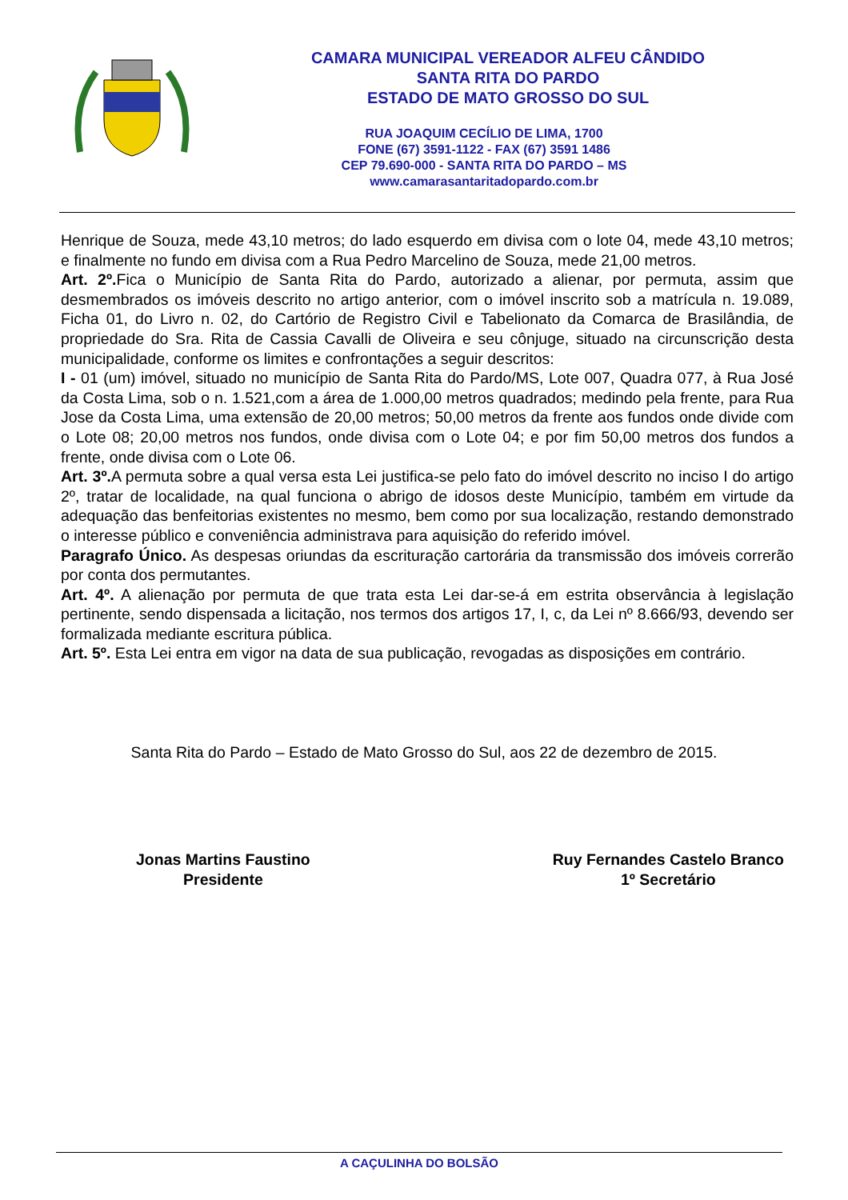CAMARA MUNICIPAL VEREADOR ALFEU CÂNDIDO
SANTA RITA DO PARDO
ESTADO DE MATO GROSSO DO SUL
RUA JOAQUIM CECÍLIO DE LIMA, 1700
FONE (67) 3591-1122 - FAX (67) 3591 1486
CEP 79.690-000 - SANTA RITA DO PARDO – MS
www.camarasantaritadopardo.com.br
Henrique de Souza, mede 43,10 metros; do lado esquerdo em divisa com o lote 04, mede 43,10 metros; e finalmente no fundo em divisa com a Rua Pedro Marcelino de Souza, mede 21,00 metros.
Art. 2º. Fica o Município de Santa Rita do Pardo, autorizado a alienar, por permuta, assim que desmembrados os imóveis descrito no artigo anterior, com o imóvel inscrito sob a matrícula n. 19.089, Ficha 01, do Livro n. 02, do Cartório de Registro Civil e Tabelionato da Comarca de Brasilândia, de propriedade do Sra. Rita de Cassia Cavalli de Oliveira e seu cônjuge, situado na circunscrição desta municipalidade, conforme os limites e confrontações a seguir descritos:
I - 01 (um) imóvel, situado no município de Santa Rita do Pardo/MS, Lote 007, Quadra 077, à Rua José da Costa Lima, sob o n. 1.521,com a área de 1.000,00 metros quadrados; medindo pela frente, para Rua Jose da Costa Lima, uma extensão de 20,00 metros; 50,00 metros da frente aos fundos onde divide com o Lote 08; 20,00 metros nos fundos, onde divisa com o Lote 04; e por fim 50,00 metros dos fundos a frente, onde divisa com o Lote 06.
Art. 3º. A permuta sobre a qual versa esta Lei justifica-se pelo fato do imóvel descrito no inciso I do artigo 2º, tratar de localidade, na qual funciona o abrigo de idosos deste Município, também em virtude da adequação das benfeitorias existentes no mesmo, bem como por sua localização, restando demonstrado o interesse público e conveniência administrava para aquisição do referido imóvel.
Paragrafo Único. As despesas oriundas da escrituração cartorária da transmissão dos imóveis correrão por conta dos permutantes.
Art. 4º. A alienação por permuta de que trata esta Lei dar-se-á em estrita observância à legislação pertinente, sendo dispensada a licitação, nos termos dos artigos 17, I, c, da Lei nº 8.666/93, devendo ser formalizada mediante escritura pública.
Art. 5º. Esta Lei entra em vigor na data de sua publicação, revogadas as disposições em contrário.
Santa Rita do Pardo – Estado de Mato Grosso do Sul, aos 22 de dezembro de 2015.
Jonas Martins Faustino
Presidente
Ruy Fernandes Castelo Branco
1º Secretário
A CAÇULINHA DO BOLSÃO